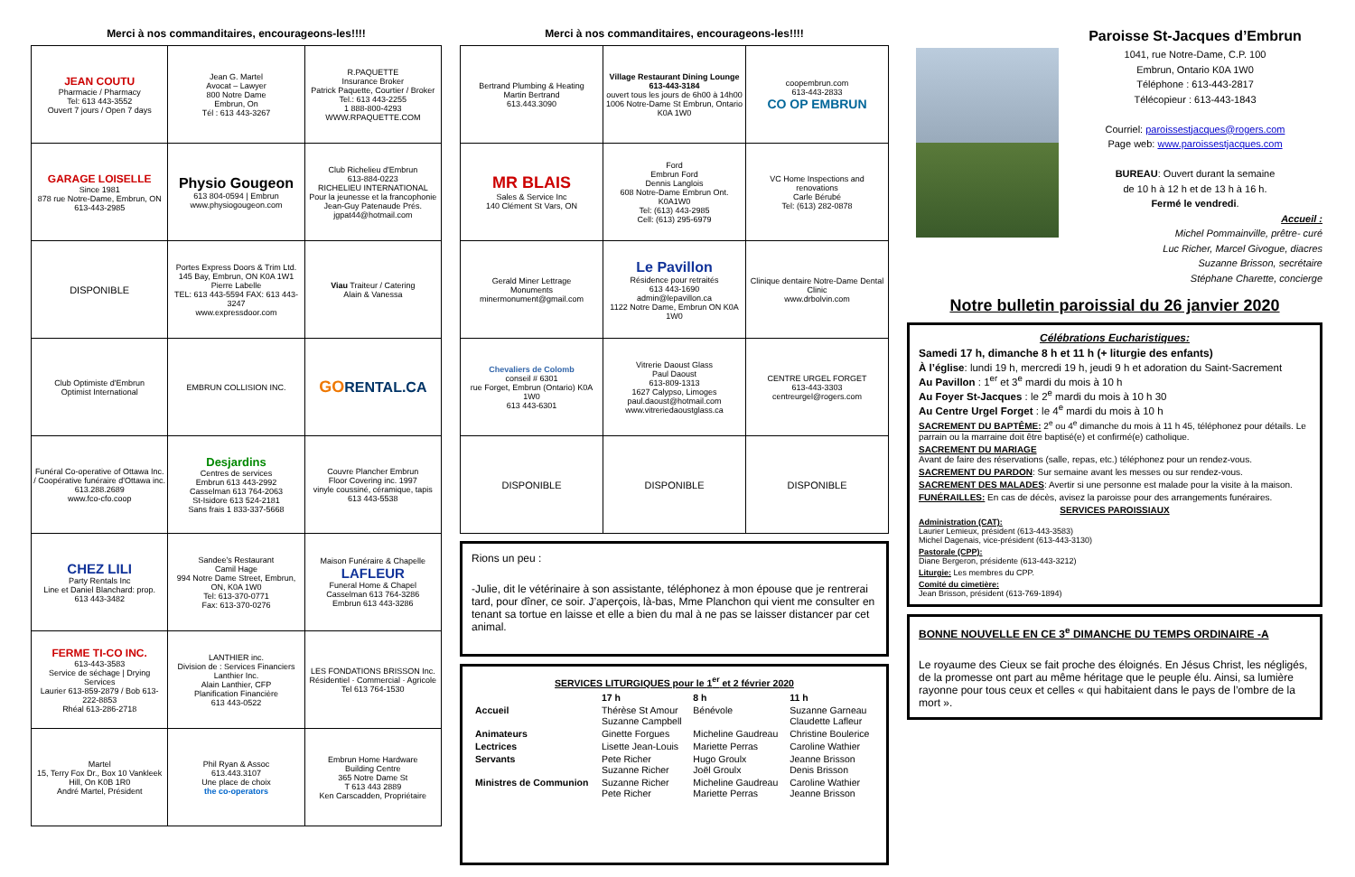Merci à nos commanditaires, encourageons-les!!!!
| JEAN COUTU Pharmacie / Pharmacy Tel: 613 443-3552 Ouvert 7 jours / Open 7 days | Jean G. Martel Avocat – Lawyer 800 Notre Dame Embrun, On Tél : 613 443-3267 | R.PAQUETTE Insurance Broker Patrick Paquette, Courtier / Broker Tel.: 613 443-2255 1 888-800-4293 WWW.RPAQUETTE.COM |
| GARAGE LOISELLE Since 1981 878 rue Notre-Dame, Embrun, ON 613-443-2985 | Physio Gougeon 613 804-0594 / Embrun www.physiogougeon.com | Club Richelieu d'Embrun 613-884-0223 RICHELIEU INTERNATIONAL Pour la jeunesse et la francophonie Jean-Guy Patenaude Prés. jgpat44@hotmail.com |
| DISPONIBLE | Portes Express Doors & Trim Ltd. 145 Bay, Embrun, ON K0A 1W1 Pierre Labelle TEL: 613 443-5594 FAX: 613 443-3247 www.expressdoor.com | Viau Traiteur / Catering Alain & Vanessa |
| Club Optimiste d'Embrun Optimist International | EMBRUN COLLISION INC. | GO RENTAL.CA |
| Funéral Co-operative of Ottawa Inc. / Coopérative funéraire d'Ottawa inc. 613.288.2689 www.fco-cfo.coop | Desjardins Centres de services Embrun 613 443-2992 Casselman 613 764-2063 St-Isidore 613 524-2181 Sans frais 1 833-337-5668 | Couvre Plancher Embrun Floor Covering inc. 1997 vinyle coussiné, céramique, tapis 613 443-5538 |
| CHEZ LILI Party Rentals Inc Line et Daniel Blanchard: prop. 613 443-3482 | Sandee's Restaurant Camil Hage 994 Notre Dame Street, Embrun, ON, K0A 1W0 Tel: 613-370-0771 Fax: 613-370-0276 | Maison Funéraire & Chapelle LAFLEUR Funeral Home & Chapel Casselman 613 764-3286 Embrun 613 443-3286 |
| FERME TI-CO INC. 613-443-3583 Service de séchage / Drying Services Laurier 613-859-2879 / Bob 613-222-8853 Rhéal 613-286-2718 | LANTHIER inc. Division de : Services Financiers Lanthier Inc. Alain Lanthier, CFP Planification Financière 613 443-0522 | LES FONDATIONS BRISSON Inc. Résidentiel · Commercial · Agricole Tel 613 764-1530 |
| Martel 15, Terry Fox Dr., Box 10 Vankleek Hill, On K0B 1R0 André Martel, Président | Phil Ryan & Assoc 613.443.3107 Une place de choix the co-operators | Embrun Home Hardware Building Centre 365 Notre Dame St T 613 443 2889 Ken Carscadden, Propriétaire |
Merci à nos commanditaires, encourageons-les!!!!
| Bertrand Plumbing & Heating Martin Bertrand 613.443.3090 | Village Restaurant Dining Lounge 613-443-3184 ouvert tous les jours de 6h00 à 14h00 1006 Notre-Dame St Embrun, Ontario K0A 1W0 | coopembrun.com 613-443-2833 CO OP EMBRUN |
| MR BLAIS Sales & Service Inc 140 Clément St Vars, ON | Ford Embrun Ford Dennis Langlois 608 Notre-Dame Embrun Ont. K0A1W0 Tel: (613) 443-2985 Cell: (613) 295-6979 | VC Home Inspections and renovations Carle Bérubé Tel: (613) 282-0878 |
| Gerald Miner Lettrage Monuments minermonument@gmail.com | Le Pavillon Résidence pour retraités 613 443-1690 admin@lepavillon.ca 1122 Notre Dame, Embrun ON K0A 1W0 | Clinique dentaire Notre-Dame Dental Clinic www.drbolvin.com |
| Chevaliers de Colomb conseil # 6301 rue Forget, Embrun (Ontario) K0A 1W0 613 443-6301 | Vitrerie Daoust Glass Paul Daoust 613-809-1313 1627 Calypso, Limoges paul.daoust@hotmail.com www.vitreriedaoustglass.ca | CENTRE URGEL FORGET 613-443-3303 centreurgel@rogers.com |
| DISPONIBLE | DISPONIBLE | DISPONIBLE |
Rions un peu :
-Julie, dit le vétérinaire à son assistante, téléphonez à mon épouse que je rentrerai tard, pour dîner, ce soir. J’aperçois, là-bas, Mme Planchon qui vient me consulter en tenant sa tortue en laisse et elle a bien du mal à ne pas se laisser distancer par cet animal.
SERVICES LITURGIQUES pour le 1<sup>er</sup> et 2 février 2020
| | 17 h | 8 h | 11 h |
| --- | --- | --- | --- |
| Accueil | Thérèse St Amour Suzanne Campbell | Bénévole | Suzanne Garneau Claudette Lafleur |
| Animateurs | Ginette Forgues | Micheline Gaudreau | Christine Boulerice |
| Lectrices | Lisette Jean-Louis | Mariette Perras | Caroline Wathier |
| Servants | Pete Richer Suzanne Richer | Hugo Groulx Joël Groulx | Jeanne Brisson Denis Brisson |
| Ministres de Communion | Suzanne Richer Pete Richer | Micheline Gaudreau Mariette Perras | Caroline Wathier Jeanne Brisson |
Paroisse St-Jacques d’Embrun
1041, rue Notre-Dame, C.P. 100
Embrun, Ontario K0A 1W0
Téléphone : 613-443-2817
Télécopieur : 613-443-1843
Courriel: paroissestjacques@rogers.com
Page web: www.paroissestjacques.com
BUREAU: Ouvert durant la semaine
de 10 h à 12 h et de 13 h à 16 h.
Fermé le vendredi.
Accueil :
Michel Pommainville, prêtre- curé
Luc Richer, Marcel Givogue, diacres
Suzanne Brisson, secrétaire
Stéphane Charette, concierge
Notre bulletin paroissial du 26 janvier 2020
Célébrations Eucharistiques:
Samedi 17 h, dimanche 8 h et 11 h (+ liturgie des enfants)
À l’église: lundi 19 h, mercredi 19 h, jeudi 9 h et adoration du Saint-Sacrement
Au Pavillon : 1<sup>er</sup> et 3<sup>e</sup> mardi du mois à 10 h
Au Foyer St-Jacques : le 2<sup>e</sup> mardi du mois à 10 h 30
Au Centre Urgel Forget : le 4<sup>e</sup> mardi du mois à 10 h
SACREMENT DU BAPTÊME: 2<sup>e</sup> ou 4<sup>e</sup> dimanche du mois à 11 h 45, téléphonez pour détails. Le parrain ou la marraine doit être baptisé(e) et confirmé(e) catholique.
SACREMENT DU MARIAGE
Avant de faire des réservations (salle, repas, etc.) téléphonez pour un rendez-vous.
SACREMENT DU PARDON: Sur semaine avant les messes ou sur rendez-vous.
SACREMENT DES MALADES: Avertir si une personne est malade pour la visite à la maison.
FUNÉRAILLES: En cas de décès, avisez la paroisse pour des arrangements funéraires.
SERVICES PAROISSIAUX
Administration (CAT):
Laurier Lemieux, président (613-443-3583)
Michel Dagenais, vice-président (613-443-3130)
Pastorale (CPP):
Diane Bergeron, présidente (613-443-3212)
Liturgie: Les membres du CPP.
Comité du cimetière:
Jean Brisson, président (613-769-1894)
BONNE NOUVELLE EN CE 3<sup>e</sup> DIMANCHE DU TEMPS ORDINAIRE -A
Le royaume des Cieux se fait proche des éloignés. En Jésus Christ, les négligés, de la promesse ont part au même héritage que le peuple élu. Ainsi, sa lumière rayonne pour tous ceux et celles « qui habitaient dans le pays de l’ombre de la mort ».